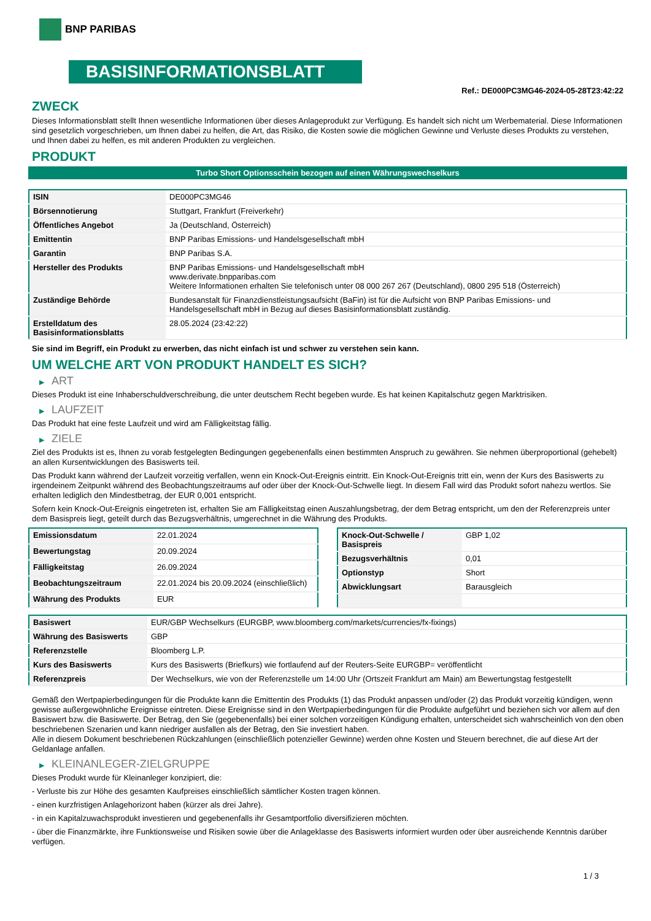BNP PARIBAS
BASISINFORMATIONSBLATT
Ref.: DE000PC3MG46-2024-05-28T23:42:22
ZWECK
Dieses Informationsblatt stellt Ihnen wesentliche Informationen über dieses Anlageprodukt zur Verfügung. Es handelt sich nicht um Werbematerial. Diese Informationen sind gesetzlich vorgeschrieben, um Ihnen dabei zu helfen, die Art, das Risiko, die Kosten sowie die möglichen Gewinne und Verluste dieses Produkts zu verstehen, und Ihnen dabei zu helfen, es mit anderen Produkten zu vergleichen.
PRODUKT
Turbo Short Optionsschein bezogen auf einen Währungswechselkurs
| ISIN | DE000PC3MG46 |
| Börsennotierung | Stuttgart, Frankfurt (Freiverkehr) |
| Öffentliches Angebot | Ja (Deutschland, Österreich) |
| Emittentin | BNP Paribas Emissions- und Handelsgesellschaft mbH |
| Garantin | BNP Paribas S.A. |
| Hersteller des Produkts | BNP Paribas Emissions- und Handelsgesellschaft mbH www.derivate.bnpparibas.com Weitere Informationen erhalten Sie telefonisch unter 08 000 267 267 (Deutschland), 0800 295 518 (Österreich) |
| Zuständige Behörde | Bundesanstalt für Finanzdienstleistungsaufsicht (BaFin) ist für die Aufsicht von BNP Paribas Emissions- und Handelsgesellschaft mbH in Bezug auf dieses Basisinformationsblatt zuständig. |
| Erstelldatum des Basisinformationsblatts | 28.05.2024 (23:42:22) |
Sie sind im Begriff, ein Produkt zu erwerben, das nicht einfach ist und schwer zu verstehen sein kann.
UM WELCHE ART VON PRODUKT HANDELT ES SICH?
▶ ART
Dieses Produkt ist eine Inhaberschuldverschreibung, die unter deutschem Recht begeben wurde. Es hat keinen Kapitalschutz gegen Marktrisiken.
▶ LAUFZEIT
Das Produkt hat eine feste Laufzeit und wird am Fälligkeitstag fällig.
▶ ZIELE
Ziel des Produkts ist es, Ihnen zu vorab festgelegten Bedingungen gegebenenfalls einen bestimmten Anspruch zu gewähren. Sie nehmen überproportional (gehebelt) an allen Kursentwicklungen des Basiswerts teil.
Das Produkt kann während der Laufzeit vorzeitig verfallen, wenn ein Knock-Out-Ereignis eintritt. Ein Knock-Out-Ereignis tritt ein, wenn der Kurs des Basiswerts zu irgendeinem Zeitpunkt während des Beobachtungszeitraums auf oder über der Knock-Out-Schwelle liegt. In diesem Fall wird das Produkt sofort nahezu wertlos. Sie erhalten lediglich den Mindestbetrag, der EUR 0,001 entspricht.
Sofern kein Knock-Out-Ereignis eingetreten ist, erhalten Sie am Fälligkeitstag einen Auszahlungsbetrag, der dem Betrag entspricht, um den der Referenzpreis unter dem Basispreis liegt, geteilt durch das Bezugsverhältnis, umgerechnet in die Währung des Produkts.
| Emissionsdatum | 22.01.2024 |
| Bewertungstag | 20.09.2024 |
| Fälligkeitstag | 26.09.2024 |
| Beobachtungszeitraum | 22.01.2024 bis 20.09.2024 (einschließlich) |
| Währung des Produkts | EUR |
| Knock-Out-Schwelle / Basispreis | GBP 1,02 |
| Bezugsverhältnis | 0,01 |
| Optionstyp | Short |
| Abwicklungsart | Barausgleich |
| Basiswert | EUR/GBP Wechselkurs (EURGBP, www.bloomberg.com/markets/currencies/fx-fixings) |
| Währung des Basiswerts | GBP |
| Referenzstelle | Bloomberg L.P. |
| Kurs des Basiswerts | Kurs des Basiswerts (Briefkurs) wie fortlaufend auf der Reuters-Seite EURGBP= veröffentlicht |
| Referenzpreis | Der Wechselkurs, wie von der Referenzstelle um 14:00 Uhr (Ortszeit Frankfurt am Main) am Bewertungstag festgestellt |
Gemäß den Wertpapierbedingungen für die Produkte kann die Emittentin des Produkts (1) das Produkt anpassen und/oder (2) das Produkt vorzeitig kündigen, wenn gewisse außergewöhnliche Ereignisse eintreten. Diese Ereignisse sind in den Wertpapierbedingungen für die Produkte aufgeführt und beziehen sich vor allem auf den Basiswert bzw. die Basiswerte. Der Betrag, den Sie (gegebenenfalls) bei einer solchen vorzeitigen Kündigung erhalten, unterscheidet sich wahrscheinlich von den oben beschriebenen Szenarien und kann niedriger ausfallen als der Betrag, den Sie investiert haben.
Alle in diesem Dokument beschriebenen Rückzahlungen (einschließlich potenzieller Gewinne) werden ohne Kosten und Steuern berechnet, die auf diese Art der Geldanlage anfallen.
▶ KLEINANLEGER-ZIELGRUPPE
Dieses Produkt wurde für Kleinanleger konzipiert, die:
- Verluste bis zur Höhe des gesamten Kaufpreises einschließlich sämtlicher Kosten tragen können.
- einen kurzfristigen Anlagehorizont haben (kürzer als drei Jahre).
- in ein Kapitalzuwachsprodukt investieren und gegebenenfalls ihr Gesamtportfolio diversifizieren möchten.
- über die Finanzmärkte, ihre Funktionsweise und Risiken sowie über die Anlageklasse des Basiswerts informiert wurden oder über ausreichende Kenntnis darüber verfügen.
1 / 3